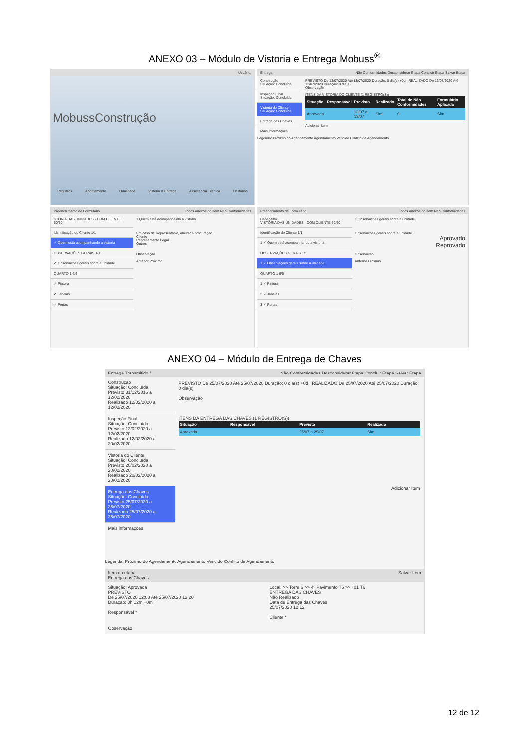ANEXO 03 – Módulo de Vistoria e Entrega Mobuss<sup>®</sup>
Usuário:
MobussConstrução
Registros Apontamento Qualidade Vistoria & Entrega Assistência Técnica Utilitários
Entrega Não Conformidades Desconsiderar Etapa Concluir Etapa Salvar Etapa
Construção
Situação: Concluída
Inspeção Final
Situação: Concluída
Vistoria do Cliente
Situação: Concluída
Entrega das Chaves
Mais informações
PREVISTO De 13/07/2020 Até 13/07/2020 Duração: 0 dia(s) +0d REALIZADO De 13/07/2020 Até 13/07/2020 Duração: 0 dia(s)
Observação
ITENS DA VISTORIA DO CLIENTE (1 REGISTRO(S))
| Situação | Responsável | Previsto | Realizado | Total de Não Conformidades | Formulário Aplicado |
| --- | --- | --- | --- | --- | --- |
| Aprovada | | 13/07 a 13/07 | Sim | 0 | Sim |
Adicionar Item
Legenda: Próximo do Agendamento Agendamento Vencido Conflito de Agendamento
Preenchimento de Formulário Todos Anexos do Item Não Conformidades
STORIA DAS UNIDADES - COM CLIENTE 60/60
Identificação do Cliente 1/1
✓ Quem está acompanhando a vistoria
OBSERVAÇÕES GERAIS 1/1
✓ Observações gerais sobre a unidade.
QUARTO 1 6/6
✓ Pintura
✓ Janelas
✓ Portas
1 Quem está acompanhando a vistoria
Em caso de Representante, anexar a procuração
Cliente
Representante Legal
Outros
Observação
Anterior Próximo
Preenchimento de Formulário Todos Anexos do Item Não Conformidades
Cabeçalho
VISTORIA DAS UNIDADES - COM CLIENTE 60/60
Identificação do Cliente 1/1
1 ✓ Quem está acompanhando a vistoria
OBSERVAÇÕES GERAIS 1/1
1 ✓ Observações gerais sobre a unidade.
QUARTO 1 6/6
1 ✓ Pintura
2 ✓ Janelas
3 ✓ Portas
1 Observações gerais sobre a unidade.
Observações gerais sobre a unidade.
Aprovado
Reprovado
Observação
Anterior Próximo
ANEXO 04 – Módulo de Entrega de Chaves
Entrega Transmitido / Não Conformidades Desconsiderar Etapa Concluir Etapa Salvar Etapa
Construção
Situação: Concluída
Previsto 31/12/2016 a 12/02/2020
Realizado 12/02/2020 a 12/02/2020
Inspeção Final
Situação: Concluída
Previsto 12/02/2020 a 12/02/2020
Realizado 12/02/2020 a 20/02/2020
Vistoria do Cliente
Situação: Concluída
Previsto 20/02/2020 a 20/02/2020
Realizado 20/02/2020 a 20/02/2020
Entrega das Chaves
Situação: Concluída
Previsto 25/07/2020 a 25/07/2020
Realizado 25/07/2020 a 25/07/2020
Mais informações
PREVISTO De 25/07/2020 Até 25/07/2020 Duração: 0 dia(s) +0d REALIZADO De 25/07/2020 Até 25/07/2020 Duração: 0 dia(s)
Observação
ITENS DA ENTREGA DAS CHAVES (1 REGISTRO(S))
| Situação | Responsável | Previsto | Realizado |
| --- | --- | --- | --- |
| Aprovada | | 25/07 a 25/07 | Sim |
Adicionar Item
Legenda: Próximo do Agendamento Agendamento Vencido Conflito de Agendamento
Item da etapa
Entrega das Chaves Salvar Item
Situação: Aprovada
PREVISTO
De 25/07/2020 12:08 Até 25/07/2020 12:20
Duração: 0h 12m +0m
Responsável *
Local: >> Torre 6 >> 4º Pavimento T6 >> 401 T6
ENTREGA DAS CHAVES
Não Realizado
Data de Entrega das Chaves
25/07/2020 12:12
Cliente *
Observação
12 de 12